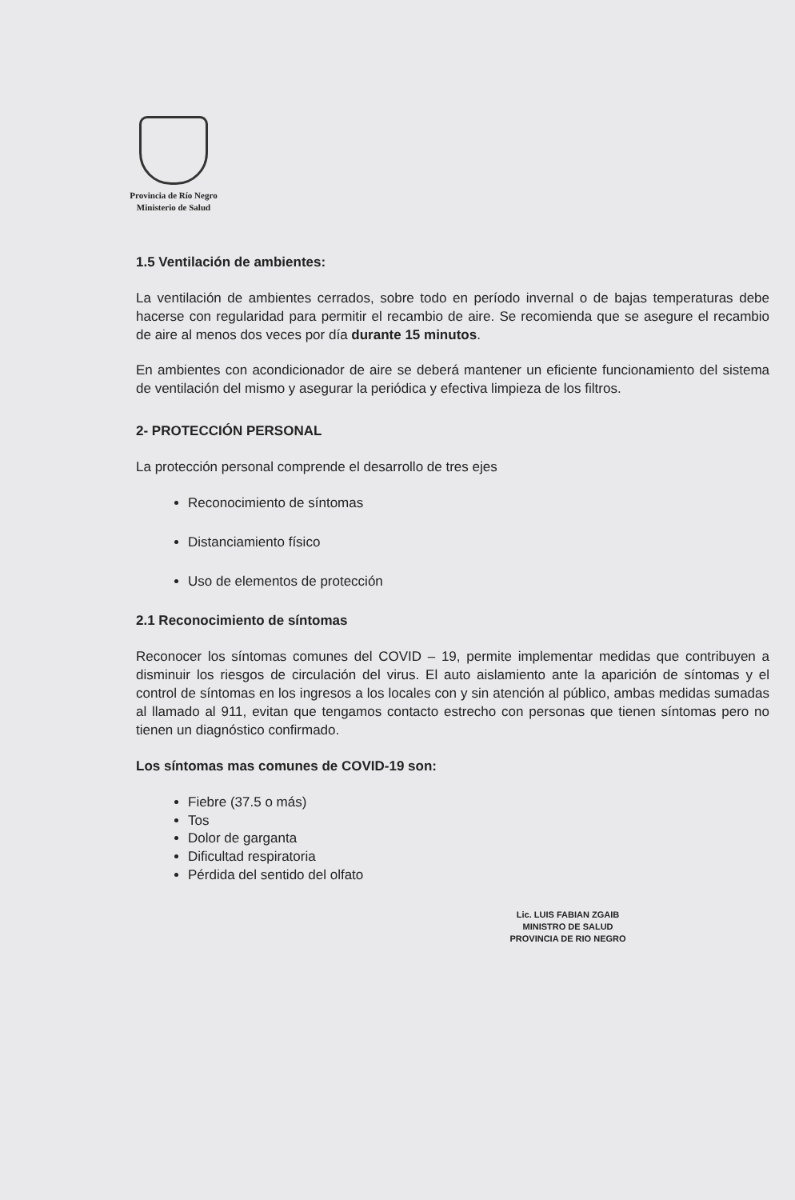Provincia de Río Negro
Ministerio de Salud
1.5 Ventilación de ambientes:
La ventilación de ambientes cerrados, sobre todo en período invernal o de bajas temperaturas debe hacerse con regularidad para permitir el recambio de aire. Se recomienda que se asegure el recambio de aire al menos dos veces por día durante 15 minutos.
En ambientes con acondicionador de aire se deberá mantener un eficiente funcionamiento del sistema de ventilación del mismo y asegurar la periódica y efectiva limpieza de los filtros.
2- PROTECCIÓN PERSONAL
La protección personal comprende el desarrollo de tres ejes
Reconocimiento de síntomas
Distanciamiento físico
Uso de elementos de protección
2.1 Reconocimiento de síntomas
Reconocer los síntomas comunes del COVID – 19, permite implementar medidas que contribuyen a disminuir los riesgos de circulación del virus. El auto aislamiento ante la aparición de síntomas y el control de síntomas en los ingresos a los locales con y sin atención al público, ambas medidas sumadas al llamado al 911, evitan que tengamos contacto estrecho con personas que tienen síntomas pero no tienen un diagnóstico confirmado.
Los síntomas mas comunes de COVID-19 son:
Fiebre (37.5 o más)
Tos
Dolor de garganta
Dificultad respiratoria
Pérdida del sentido del olfato
Lic. LUIS FABIAN ZGAIB
MINISTRO DE SALUD
PROVINCIA DE RIO NEGRO